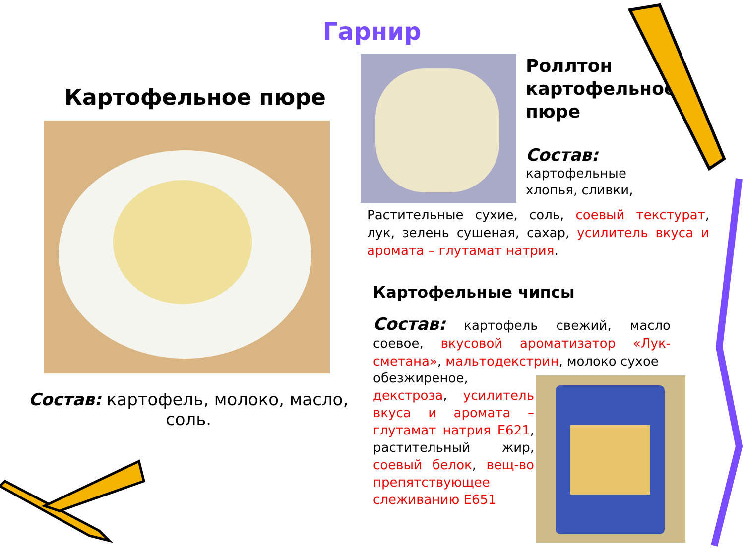Гарнир
Картофельное пюре
Состав: картофель, молоко, масло, соль.
Роллтон картофельное пюре
Состав:
картофельные хлопья, сливки,
Растительные сухие, соль, соевый текстурат, лук, зелень сушеная, сахар, усилитель вкуса и аромата – глутамат натрия.
Картофельные чипсы
Состав: картофель свежий, масло соевое, вкусовой ароматизатор «Лук-сметана», мальтодекстрин, молоко сухое
обезжиреное, декстроза, усилитель вкуса и аромата – глутамат натрия Е621, растительный жир, соевый белок, вещ-во препятствующее слеживанию Е651